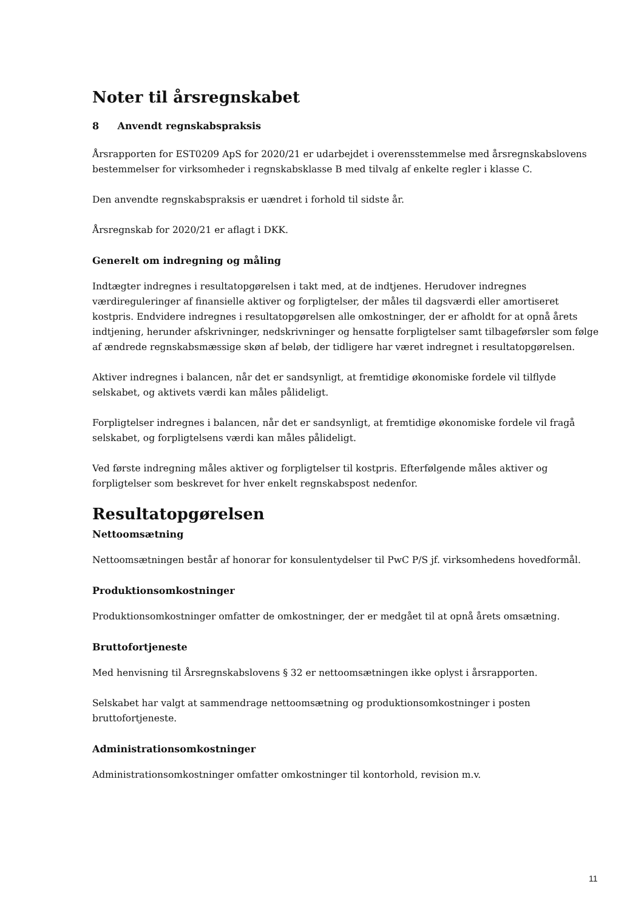Noter til årsregnskabet
8 Anvendt regnskabspraksis
Årsrapporten for EST0209 ApS for 2020/21 er udarbejdet i overensstemmelse med årsregnskabslovens bestemmelser for virksomheder i regnskabsklasse B med tilvalg af enkelte regler i klasse C.
Den anvendte regnskabspraksis er uændret i forhold til sidste år.
Årsregnskab for 2020/21 er aflagt i DKK.
Generelt om indregning og måling
Indtægter indregnes i resultatopgørelsen i takt med, at de indtjenes. Herudover indregnes værdireguleringer af finansielle aktiver og forpligtelser, der måles til dagsværdi eller amortiseret kostpris. Endvidere indregnes i resultatopgørelsen alle omkostninger, der er afholdt for at opnå årets indtjening, herunder afskrivninger, nedskrivninger og hensatte forpligtelser samt tilbageførsler som følge af ændrede regnskabsmæssige skøn af beløb, der tidligere har været indregnet i resultatopgørelsen.
Aktiver indregnes i balancen, når det er sandsynligt, at fremtidige økonomiske fordele vil tilflyde selskabet, og aktivets værdi kan måles pålideligt.
Forpligtelser indregnes i balancen, når det er sandsynligt, at fremtidige økonomiske fordele vil fragå selskabet, og forpligtelsens værdi kan måles pålideligt.
Ved første indregning måles aktiver og forpligtelser til kostpris. Efterfølgende måles aktiver og forpligtelser som beskrevet for hver enkelt regnskabspost nedenfor.
Resultatopgørelsen
Nettoomsætning
Nettoomsætningen består af honorar for konsulentydelser til PwC P/S jf. virksomhedens hovedformål.
Produktionsomkostninger
Produktionsomkostninger omfatter de omkostninger, der er medgået til at opnå årets omsætning.
Bruttofortjeneste
Med henvisning til Årsregnskabslovens § 32 er nettoomsætningen ikke oplyst i årsrapporten.
Selskabet har valgt at sammendrage nettoomsætning og produktionsomkostninger i posten bruttofortjeneste.
Administrationsomkostninger
Administrationsomkostninger omfatter omkostninger til kontorhold, revision m.v.
11